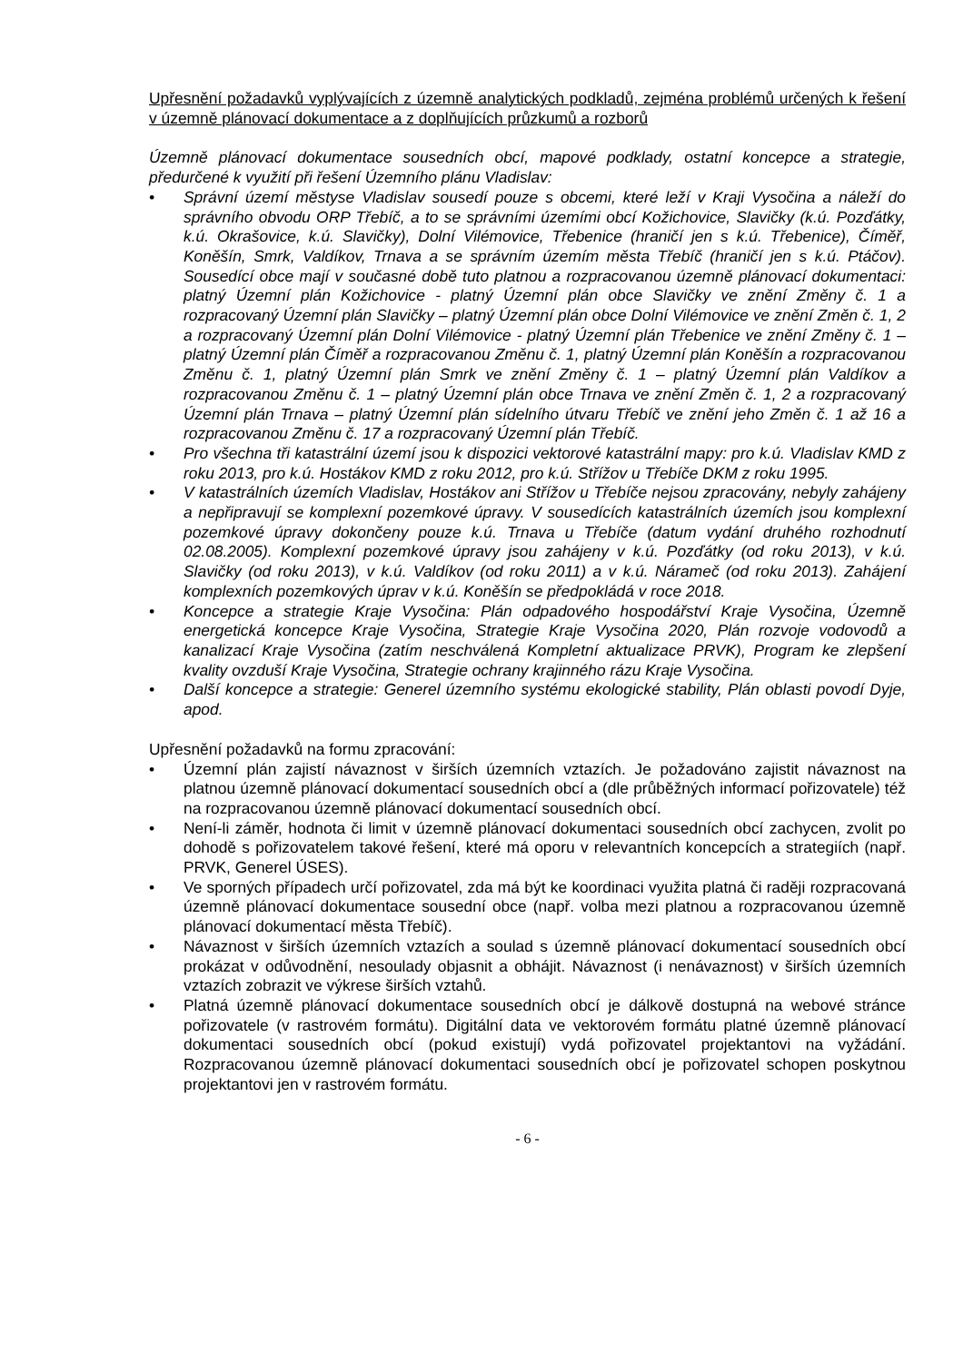Upřesnění požadavků vyplývajících z územně analytických podkladů, zejména problémů určených k řešení v územně plánovací dokumentace a z doplňujících průzkumů a rozborů
Územně plánovací dokumentace sousedních obcí, mapové podklady, ostatní koncepce a strategie, předurčené k využití při řešení Územního plánu Vladislav:
• Správní území městyse Vladislav sousedí pouze s obcemi, které leží v Kraji Vysočina a náleží do správního obvodu ORP Třebíč, a to se správními územími obcí Kožichovice, Slavičky (k.ú. Pozďátky, k.ú. Okrašovice, k.ú. Slavičky), Dolní Vilémovice, Třebenice (hraničí jen s k.ú. Třebenice), Číměř, Koněšín, Smrk, Valdíkov, Trnava a se správním územím města Třebíč (hraničí jen s k.ú. Ptáčov). Sousedící obce mají v současné době tuto platnou a rozpracovanou územně plánovací dokumentaci: platný Územní plán Kožichovice - platný Územní plán obce Slavičky ve znění Změny č. 1 a rozpracovaný Územní plán Slavičky – platný Územní plán obce Dolní Vilémovice ve znění Změn č. 1, 2 a rozpracovaný Územní plán Dolní Vilémovice - platný Územní plán Třebenice ve znění Změny č. 1 – platný Územní plán Číměř a rozpracovanou Změnu č. 1, platný Územní plán Koněšín a rozpracovanou Změnu č. 1, platný Územní plán Smrk ve znění Změny č. 1 – platný Územní plán Valdíkov a rozpracovanou Změnu č. 1 – platný Územní plán obce Trnava ve znění Změn č. 1, 2 a rozpracovaný Územní plán Trnava – platný Územní plán sídelního útvaru Třebíč ve znění jeho Změn č. 1 až 16 a rozpracovanou Změnu č. 17 a rozpracovaný Územní plán Třebíč.
• Pro všechna tři katastrální území jsou k dispozici vektorové katastrální mapy: pro k.ú. Vladislav KMD z roku 2013, pro k.ú. Hostákov KMD z roku 2012, pro k.ú. Střížov u Třebíče DKM z roku 1995.
• V katastrálních územích Vladislav, Hostákov ani Střížov u Třebíče nejsou zpracovány, nebyly zahájeny a nepřipravují se komplexní pozemkové úpravy. V sousedících katastrálních územích jsou komplexní pozemkové úpravy dokončeny pouze k.ú. Trnava u Třebíče (datum vydání druhého rozhodnutí 02.08.2005). Komplexní pozemkové úpravy jsou zahájeny v k.ú. Pozďátky (od roku 2013), v k.ú. Slavičky (od roku 2013), v k.ú. Valdíkov (od roku 2011) a v k.ú. Nárameč (od roku 2013). Zahájení komplexních pozemkových úprav v k.ú. Koněšín se předpokládá v roce 2018.
• Koncepce a strategie Kraje Vysočina: Plán odpadového hospodářství Kraje Vysočina, Územně energetická koncepce Kraje Vysočina, Strategie Kraje Vysočina 2020, Plán rozvoje vodovodů a kanalizací Kraje Vysočina (zatím neschválená Kompletní aktualizace PRVK), Program ke zlepšení kvality ovzduší Kraje Vysočina, Strategie ochrany krajinného rázu Kraje Vysočina.
• Další koncepce a strategie: Generel územního systému ekologické stability, Plán oblasti povodí Dyje, apod.
Upřesnění požadavků na formu zpracování:
• Územní plán zajistí návaznost v širších územních vztazích. Je požadováno zajistit návaznost na platnou územně plánovací dokumentací sousedních obcí a (dle průběžných informací pořizovatele) též na rozpracovanou územně plánovací dokumentací sousedních obcí.
• Není-li záměr, hodnota či limit v územně plánovací dokumentaci sousedních obcí zachycen, zvolit po dohodě s pořizovatelem takové řešení, které má oporu v relevantních koncepcích a strategiích (např. PRVK, Generel ÚSES).
• Ve sporných případech určí pořizovatel, zda má být ke koordinaci využita platná či raději rozpracovaná územně plánovací dokumentace sousední obce (např. volba mezi platnou a rozpracovanou územně plánovací dokumentací města Třebíč).
• Návaznost v širších územních vztazích a soulad s územně plánovací dokumentací sousedních obcí prokázat v odůvodnění, nesoulady objasnit a obhájit. Návaznost (i nenávaznost) v širších územních vztazích zobrazit ve výkrese širších vztahů.
• Platná územně plánovací dokumentace sousedních obcí je dálkově dostupná na webové stránce pořizovatele (v rastrovém formátu). Digitální data ve vektorovém formátu platné územně plánovací dokumentaci sousedních obcí (pokud existují) vydá pořizovatel projektantovi na vyžádání. Rozpracovanou územně plánovací dokumentaci sousedních obcí je pořizovatel schopen poskytnou projektantovi jen v rastrovém formátu.
- 6 -